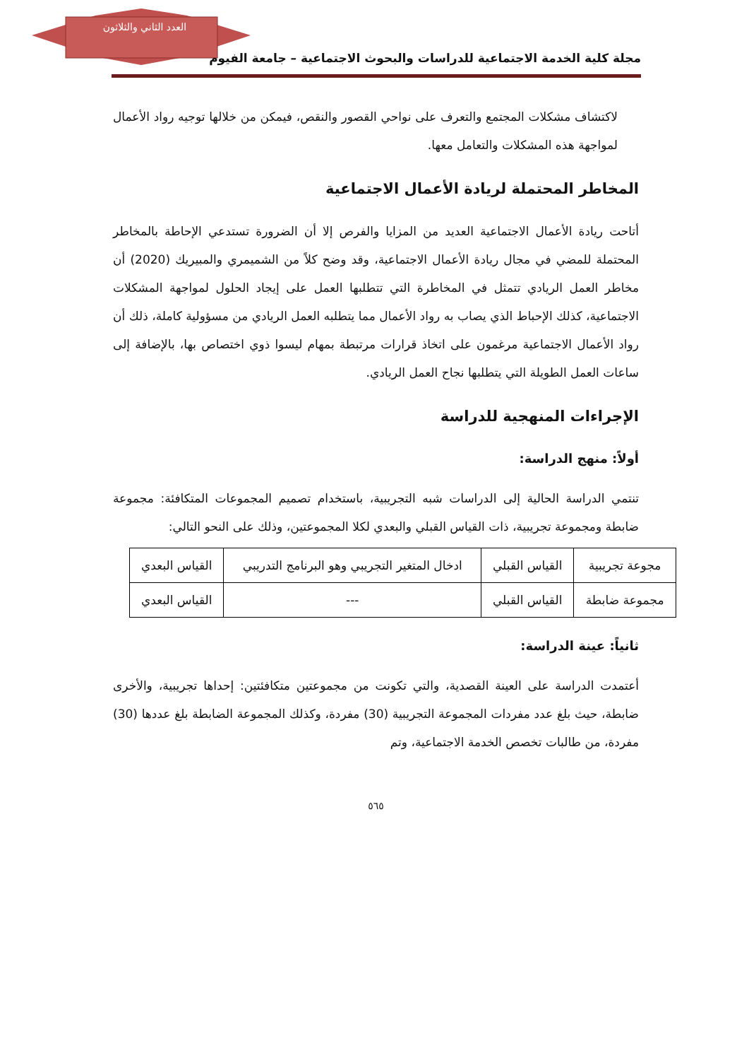العدد الثاني والثلاثون
مجلة كلية الخدمة الاجتماعية للدراسات والبحوث الاجتماعية – جامعة الفيوم
لاكتشاف مشكلات المجتمع والتعرف على نواحي القصور والنقص، فيمكن من خلالها توجيه رواد الأعمال لمواجهة هذه المشكلات والتعامل معها.
المخاطر المحتملة لريادة الأعمال الاجتماعية
أتاحت ريادة الأعمال الاجتماعية العديد من المزايا والفرص إلا أن الضرورة تستدعي الإحاطة بالمخاطر المحتملة للمضي في مجال ريادة الأعمال الاجتماعية، وقد وضح كلاً من الشميمري والمبيريك (2020) أن مخاطر العمل الريادي تتمثل في المخاطرة التي تتطلبها العمل على إيجاد الحلول لمواجهة المشكلات الاجتماعية، كذلك الإحباط الذي يصاب به رواد الأعمال مما يتطلبه العمل الريادي من مسؤولية كاملة، ذلك أن رواد الأعمال الاجتماعية مرغمون على اتخاذ قرارات مرتبطة بمهام ليسوا ذوي اختصاص بها، بالإضافة إلى ساعات العمل الطويلة التي يتطلبها نجاح العمل الريادي.
الإجراءات المنهجية للدراسة
أولاً: منهج الدراسة:
تنتمي الدراسة الحالية إلى الدراسات شبه التجريبية، باستخدام تصميم المجموعات المتكافئة: مجموعة ضابطة ومجموعة تجريبية، ذات القياس القبلي والبعدي لكلا المجموعتين، وذلك على النحو التالي:
| مجوعة تجريبية | القياس القبلي | ادخال المتغير التجريبي وهو البرنامج التدريبي | القياس البعدي |
| مجموعة ضابطة | القياس القبلي | --- | القياس البعدي |
ثانياً: عينة الدراسة:
أعتمدت الدراسة على العينة القصدية، والتي تكونت من مجموعتين متكافئتين: إحداها تجريبية، والأخرى ضابطة، حيث بلغ عدد مفردات المجموعة التجريبية (30) مفردة، وكذلك المجموعة الضابطة بلغ عددها (30) مفردة، من طالبات تخصص الخدمة الاجتماعية، وتم
٥٦٥